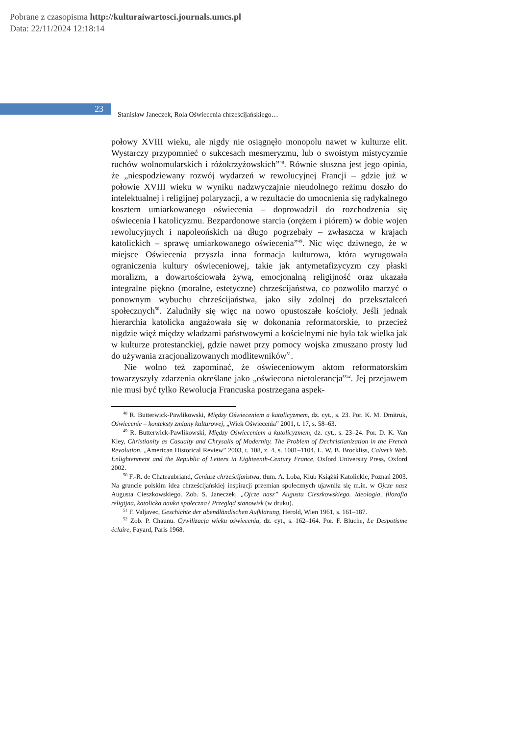Pobrane z czasopisma http://kulturaiwartosci.journals.umcs.pl
Data: 22/11/2024 12:18:14
23
Stanisław Janeczek, Rola Oświecenia chrześcijańskiego…
połowy XVIII wieku, ale nigdy nie osiągnęło monopolu nawet w kulturze elit. Wystarczy przypomnieć o sukcesach mesmeryzmu, lub o swoistym mistycyzmie ruchów wolnomularskich i różokrzyżowskich”<sup>48</sup>. Równie słuszna jest jego opinia, że „niespodziewany rozwój wydarzeń w rewolucyjnej Francji – gdzie już w połowie XVIII wieku w wyniku nadzwyczajnie nieudolnego reżimu doszło do intelektualnej i religijnej polaryzacji, a w rezultacie do umocnienia się radykalnego kosztem umiarkowanego oświecenia – doprowadził do rozchodzenia się oświecenia I katolicyzmu. Bezpardonowe starcia (orężem i piórem) w dobie wojen rewolucyjnych i napoleońskich na długo pogrzebały – zwłaszcza w krajach katolickich – sprawę umiarkowanego oświecenia”<sup>49</sup>. Nic więc dziwnego, że w miejsce Oświecenia przyszła inna formacja kulturowa, która wyrugowała ograniczenia kultury oświeceniowej, takie jak antymetafizycyzm czy płaski moralizm, a dowartościowała żywą, emocjonalną religijność oraz ukazała integralne piękno (moralne, estetyczne) chrześcijaństwa, co pozwoliło marzyć o ponownym wybuchu chrześcijaństwa, jako siły zdolnej do przekształceń społecznych<sup>50</sup>. Zaludniły się więc na nowo opustoszałe kościoły. Jeśli jednak hierarchia katolicka angażowała się w dokonania reformatorskie, to przecież nigdzie więź między władzami państwowymi a kościelnymi nie była tak wielka jak w kulturze protestanckiej, gdzie nawet przy pomocy wojska zmuszano prosty lud do używania zracjonalizowanych modlitewników<sup>51</sup>.
Nie wolno też zapominać, że oświeceniowym aktom reformatorskim towarzyszyły zdarzenia określane jako „oświecona nietolerancja”<sup>52</sup>. Jej przejawem nie musi być tylko Rewolucja Francuska postrzegana aspek-
<sup>48</sup> R. Butterwick-Pawlikowski, Między Oświeceniem a katolicyzmem, dz. cyt., s. 23. Por. K. M. Dmitruk, Oświecenie – konteksty zmiany kulturowej, „Wiek Oświecenia” 2001, t. 17, s. 58–63.
<sup>49</sup> R. Butterwick-Pawlikowski, Między Oświeceniem a katolicyzmem, dz. cyt., s. 23–24. Por. D. K. Van Kley, Christianity as Casualty and Chrysalis of Modernity. The Problem of Dechristianization in the French Revolution, „American Historical Review” 2003, t. 108, z. 4, s. 1081–1104. L. W. B. Brockliss, Calvet’s Web. Enlightenment and the Republic of Letters in Eighteenth-Century France, Oxford University Press, Oxford 2002.
<sup>50</sup> F.-R. de Chateaubriand, Geniusz chrześcijaństwa, tłum. A. Loba, Klub Książki Katolickie, Poznań 2003. Na gruncie polskim idea chrześcijańskiej inspiracji przemian społecznych ujawniła się m.in. w Ojcze nasz Augusta Cieszkowskiego. Zob. S. Janeczek, „Ojcze nasz” Augusta Cieszkowskiego. Ideologia, filozofia religijna, katolicka nauka społeczna? Przegląd stanowisk (w druku).
<sup>51</sup> F. Valjavec, Geschichte der abendländischen Aufklärung, Herold, Wien 1961, s. 161–187.
<sup>52</sup> Zob. P. Chaunu. Cywilizacja wieku oświecenia, dz. cyt., s. 162–164. Por. F. Bluche, Le Despotisme éclaire, Fayard, Paris 1968.